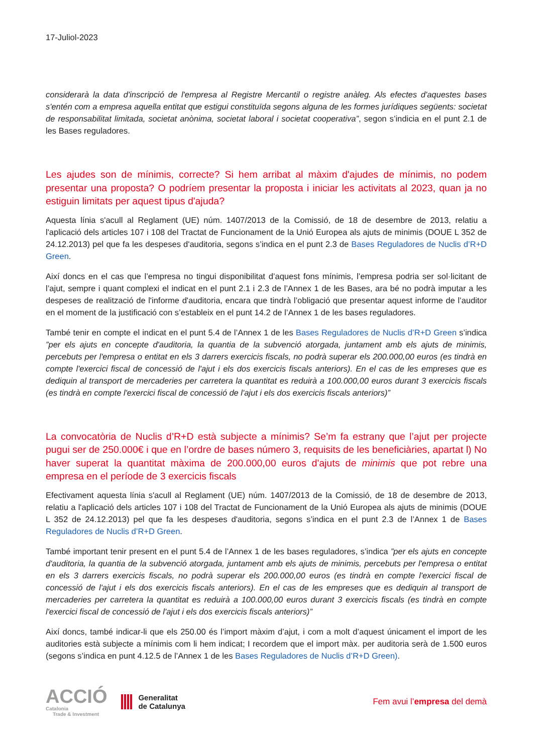17-Juliol-2023
considerarà la data d'inscripció de l'empresa al Registre Mercantil o registre anàleg. Als efectes d'aquestes bases s'entén com a empresa aquella entitat que estigui constituïda segons alguna de les formes jurídiques següents: societat de responsabilitat limitada, societat anònima, societat laboral i societat cooperativa”, segon s’indicia en el punt 2.1 de les Bases reguladores.
Les ajudes son de mínimis, correcte? Si hem arribat al màxim d'ajudes de mínimis, no podem presentar una proposta? O podríem presentar la proposta i iniciar les activitats al 2023, quan ja no estiguin limitats per aquest tipus d'ajuda?
Aquesta línia s'acull al Reglament (UE) núm. 1407/2013 de la Comissió, de 18 de desembre de 2013, relatiu a l'aplicació dels articles 107 i 108 del Tractat de Funcionament de la Unió Europea als ajuts de minimis (DOUE L 352 de 24.12.2013) pel que fa les despeses d'auditoria, segons s’indica en el punt 2.3 de Bases Reguladores de Nuclis d’R+D Green.
Així doncs en el cas que l’empresa no tingui disponibilitat d’aquest fons mínimis, l’empresa podria ser sol·licitant de l’ajut, sempre i quant complexi el indicat en el punt 2.1 i 2.3 de l’Annex 1 de les Bases, ara bé no podrà imputar a les despeses de realització de l'informe d'auditoria, encara que tindrà l’obligació que presentar aquest informe de l’auditor en el moment de la justificació con s’estableix en el punt 14.2 de l’Annex 1 de les bases reguladores.
També tenir en compte el indicat en el punt 5.4 de l’Annex 1 de les Bases Reguladores de Nuclis d’R+D Green s’indica ”per els ajuts en concepte d'auditoria, la quantia de la subvenció atorgada, juntament amb els ajuts de minimis, percebuts per l'empresa o entitat en els 3 darrers exercicis fiscals, no podrà superar els 200.000,00 euros (es tindrà en compte l'exercici fiscal de concessió de l'ajut i els dos exercicis fiscals anteriors). En el cas de les empreses que es dediquin al transport de mercaderies per carretera la quantitat es reduirà a 100.000,00 euros durant 3 exercicis fiscals (es tindrà en compte l'exercici fiscal de concessió de l'ajut i els dos exercicis fiscals anteriors)”
La convocatòria de Nuclis d’R+D està subjecte a mínimis? Se’m fa estrany que l’ajut per projecte pugui ser de 250.000€ i que en l’ordre de bases número 3, requisits de les beneficiàries, apartat l) No haver superat la quantitat màxima de 200.000,00 euros d'ajuts de minimis que pot rebre una empresa en el període de 3 exercicis fiscals
Efectivament aquesta línia s'acull al Reglament (UE) núm. 1407/2013 de la Comissió, de 18 de desembre de 2013, relatiu a l'aplicació dels articles 107 i 108 del Tractat de Funcionament de la Unió Europea als ajuts de minimis (DOUE L 352 de 24.12.2013) pel que fa les despeses d'auditoria, segons s’indica en el punt 2.3 de l’Annex 1 de Bases Reguladores de Nuclis d’R+D Green.
També important tenir present en el punt 5.4 de l’Annex 1 de les bases reguladores, s’indica ”per els ajuts en concepte d'auditoria, la quantia de la subvenció atorgada, juntament amb els ajuts de minimis, percebuts per l'empresa o entitat en els 3 darrers exercicis fiscals, no podrà superar els 200.000,00 euros (es tindrà en compte l'exercici fiscal de concessió de l'ajut i els dos exercicis fiscals anteriors). En el cas de les empreses que es dediquin al transport de mercaderies per carretera la quantitat es reduirà a 100.000,00 euros durant 3 exercicis fiscals (es tindrà en compte l'exercici fiscal de concessió de l'ajut i els dos exercicis fiscals anteriors)”
Així doncs, també indicar-li que els 250.00 és l’import màxim d’ajut, i com a molt d’aquest únicament el import de les auditories està subjecte a mínimis com li hem indicat; I recordem que el import màx. per auditoria serà de 1.500 euros (segons s’indica en punt 4.12.5 de l’Annex 1 de les Bases Reguladores de Nuclis d’R+D Green).
ACCIÓ
Catalonia
Trade & Investment
Generalitat
de Catalunya
Fem avui l’empresa del demà